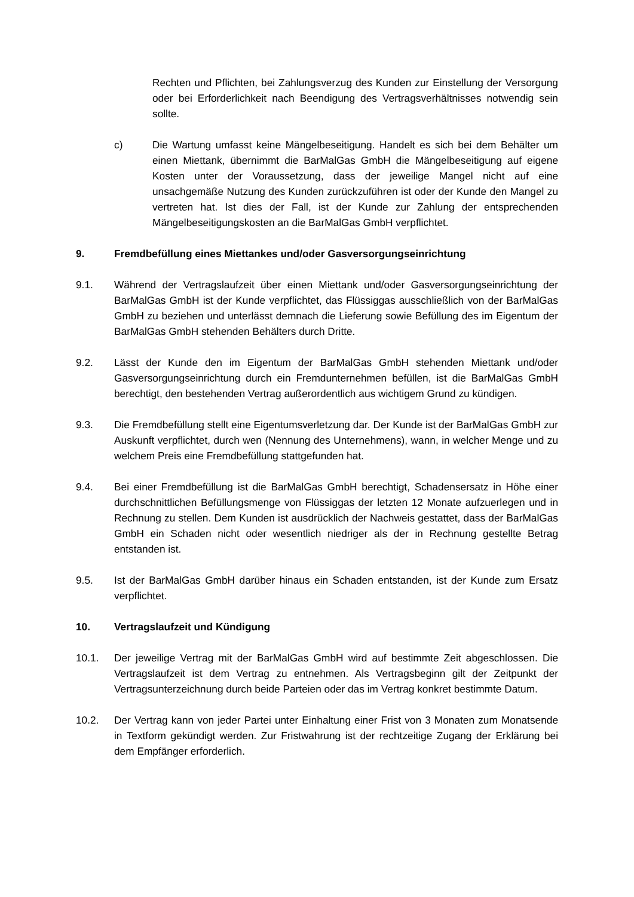Rechten und Pflichten, bei Zahlungsverzug des Kunden zur Einstellung der Versorgung oder bei Erforderlichkeit nach Beendigung des Vertragsverhältnisses notwendig sein sollte.
c) Die Wartung umfasst keine Mängelbeseitigung. Handelt es sich bei dem Behälter um einen Miettank, übernimmt die BarMalGas GmbH die Mängelbeseitigung auf eigene Kosten unter der Voraussetzung, dass der jeweilige Mangel nicht auf eine unsachgemäße Nutzung des Kunden zurückzuführen ist oder der Kunde den Mangel zu vertreten hat. Ist dies der Fall, ist der Kunde zur Zahlung der entsprechenden Mängelbeseitigungskosten an die BarMalGas GmbH verpflichtet.
9. Fremdbefüllung eines Miettankes und/oder Gasversorgungseinrichtung
9.1. Während der Vertragslaufzeit über einen Miettank und/oder Gasversorgungseinrichtung der BarMalGas GmbH ist der Kunde verpflichtet, das Flüssiggas ausschließlich von der BarMalGas GmbH zu beziehen und unterlässt demnach die Lieferung sowie Befüllung des im Eigentum der BarMalGas GmbH stehenden Behälters durch Dritte.
9.2. Lässt der Kunde den im Eigentum der BarMalGas GmbH stehenden Miettank und/oder Gasversorgungseinrichtung durch ein Fremdunternehmen befüllen, ist die BarMalGas GmbH berechtigt, den bestehenden Vertrag außerordentlich aus wichtigem Grund zu kündigen.
9.3. Die Fremdbefüllung stellt eine Eigentumsverletzung dar. Der Kunde ist der BarMalGas GmbH zur Auskunft verpflichtet, durch wen (Nennung des Unternehmens), wann, in welcher Menge und zu welchem Preis eine Fremdbefüllung stattgefunden hat.
9.4. Bei einer Fremdbefüllung ist die BarMalGas GmbH berechtigt, Schadensersatz in Höhe einer durchschnittlichen Befüllungsmenge von Flüssiggas der letzten 12 Monate aufzuerlegen und in Rechnung zu stellen. Dem Kunden ist ausdrücklich der Nachweis gestattet, dass der BarMalGas GmbH ein Schaden nicht oder wesentlich niedriger als der in Rechnung gestellte Betrag entstanden ist.
9.5. Ist der BarMalGas GmbH darüber hinaus ein Schaden entstanden, ist der Kunde zum Ersatz verpflichtet.
10. Vertragslaufzeit und Kündigung
10.1. Der jeweilige Vertrag mit der BarMalGas GmbH wird auf bestimmte Zeit abgeschlossen. Die Vertragslaufzeit ist dem Vertrag zu entnehmen. Als Vertragsbeginn gilt der Zeitpunkt der Vertragsunterzeichnung durch beide Parteien oder das im Vertrag konkret bestimmte Datum.
10.2. Der Vertrag kann von jeder Partei unter Einhaltung einer Frist von 3 Monaten zum Monatsende in Textform gekündigt werden. Zur Fristwahrung ist der rechtzeitige Zugang der Erklärung bei dem Empfänger erforderlich.